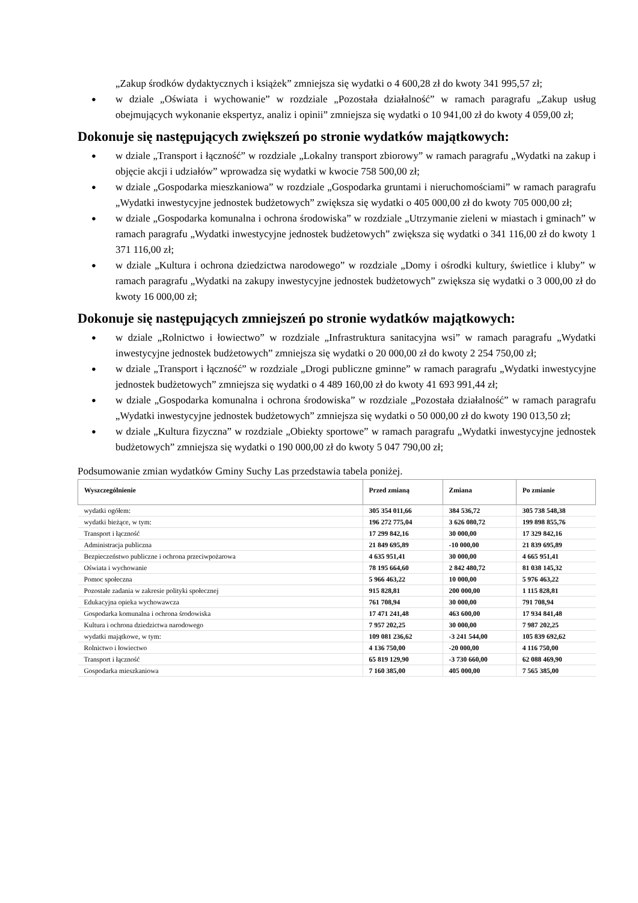„Zakup środków dydaktycznych i książek” zmniejsza się wydatki o 4 600,28 zł do kwoty 341 995,57 zł;
● w dziale „Oświata i wychowanie” w rozdziale „Pozostała działalność” w ramach paragrafu „Zakup usług obejmujących wykonanie ekspertyz, analiz i opinii” zmniejsza się wydatki o 10 941,00 zł do kwoty 4 059,00 zł;
Dokonuje się następujących zwiększeń po stronie wydatków majątkowych:
● w dziale „Transport i łączność” w rozdziale „Lokalny transport zbiorowy” w ramach paragrafu „Wydatki na zakup i objęcie akcji i udziałów” wprowadza się wydatki w kwocie 758 500,00 zł;
● w dziale „Gospodarka mieszkaniowa” w rozdziale „Gospodarka gruntami i nieruchomościami” w ramach paragrafu „Wydatki inwestycyjne jednostek budżetowych” zwiększa się wydatki o 405 000,00 zł do kwoty 705 000,00 zł;
● w dziale „Gospodarka komunalna i ochrona środowiska” w rozdziale „Utrzymanie zieleni w miastach i gminach” w ramach paragrafu „Wydatki inwestycyjne jednostek budżetowych” zwiększa się wydatki o 341 116,00 zł do kwoty 1 371 116,00 zł;
● w dziale „Kultura i ochrona dziedzictwa narodowego” w rozdziale „Domy i ośrodki kultury, świetlice i kluby” w ramach paragrafu „Wydatki na zakupy inwestycyjne jednostek budżetowych” zwiększa się wydatki o 3 000,00 zł do kwoty 16 000,00 zł;
Dokonuje się następujących zmniejszeń po stronie wydatków majątkowych:
● w dziale „Rolnictwo i łowiectwo” w rozdziale „Infrastruktura sanitacyjna wsi” w ramach paragrafu „Wydatki inwestycyjne jednostek budżetowych” zmniejsza się wydatki o 20 000,00 zł do kwoty 2 254 750,00 zł;
● w dziale „Transport i łączność” w rozdziale „Drogi publiczne gminne” w ramach paragrafu „Wydatki inwestycyjne jednostek budżetowych” zmniejsza się wydatki o 4 489 160,00 zł do kwoty 41 693 991,44 zł;
● w dziale „Gospodarka komunalna i ochrona środowiska” w rozdziale „Pozostała działalność” w ramach paragrafu „Wydatki inwestycyjne jednostek budżetowych” zmniejsza się wydatki o 50 000,00 zł do kwoty 190 013,50 zł;
● w dziale „Kultura fizyczna” w rozdziale „Obiekty sportowe” w ramach paragrafu „Wydatki inwestycyjne jednostek budżetowych” zmniejsza się wydatki o 190 000,00 zł do kwoty 5 047 790,00 zł;
Podsumowanie zmian wydatków Gminy Suchy Las przedstawia tabela poniżej.
| Wyszczególnienie | Przed zmianą | Zmiana | Po zmianie |
| --- | --- | --- | --- |
| wydatki ogółem: | 305 354 011,66 | 384 536,72 | 305 738 548,38 |
| wydatki bieżące, w tym: | 196 272 775,04 | 3 626 080,72 | 199 898 855,76 |
| Transport i łączność | 17 299 842,16 | 30 000,00 | 17 329 842,16 |
| Administracja publiczna | 21 849 695,89 | -10 000,00 | 21 839 695,89 |
| Bezpieczeństwo publiczne i ochrona przeciwpożarowa | 4 635 951,41 | 30 000,00 | 4 665 951,41 |
| Oświata i wychowanie | 78 195 664,60 | 2 842 480,72 | 81 038 145,32 |
| Pomoc społeczna | 5 966 463,22 | 10 000,00 | 5 976 463,22 |
| Pozostałe zadania w zakresie polityki społecznej | 915 828,81 | 200 000,00 | 1 115 828,81 |
| Edukacyjna opieka wychowawcza | 761 708,94 | 30 000,00 | 791 708,94 |
| Gospodarka komunalna i ochrona środowiska | 17 471 241,48 | 463 600,00 | 17 934 841,48 |
| Kultura i ochrona dziedzictwa narodowego | 7 957 202,25 | 30 000,00 | 7 987 202,25 |
| wydatki majątkowe, w tym: | 109 081 236,62 | -3 241 544,00 | 105 839 692,62 |
| Rolnictwo i łowiectwo | 4 136 750,00 | -20 000,00 | 4 116 750,00 |
| Transport i łączność | 65 819 129,90 | -3 730 660,00 | 62 088 469,90 |
| Gospodarka mieszkaniowa | 7 160 385,00 | 405 000,00 | 7 565 385,00 |